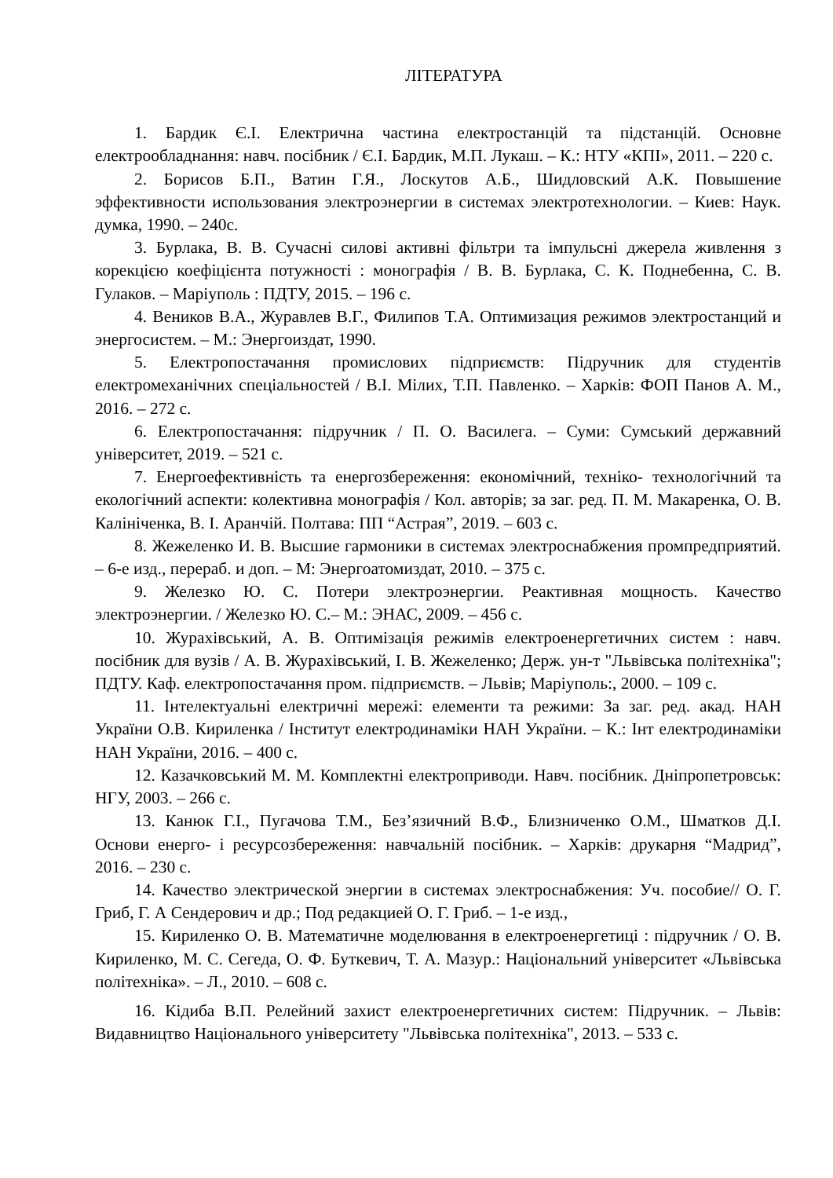ЛІТЕРАТУРА
1. Бардик Є.І. Електрична частина електростанцій та підстанцій. Основне електрообладнання: навч. посібник / Є.І. Бардик, М.П. Лукаш. – К.: НТУ «КПІ», 2011. – 220 с.
2. Борисов Б.П., Ватин Г.Я., Лоскутов А.Б., Шидловский А.К. Повышение эффективности использования электроэнергии в системах электротехнологии. – Киев: Наук. думка, 1990. – 240с.
3. Бурлака, В. В. Сучасні силові активні фільтри та імпульсні джерела живлення з корекцією коефіцієнта потужності : монографія / В. В. Бурлака, С. К. Поднебенна, С. В. Гулаков. – Маріуполь : ПДТУ, 2015. – 196 с.
4. Веников В.А., Журавлев В.Г., Филипов Т.А. Оптимизация режимов электростанций и энергосистем. – М.: Энергоиздат, 1990.
5. Електропостачання промислових підприємств: Підручник для студентів електромеханічних спеціальностей / В.І. Мілих, Т.П. Павленко. – Харків: ФОП Панов А. М., 2016. – 272 с.
6. Електропостачання: підручник / П. О. Василега. – Суми: Сумський державний університет, 2019. – 521 с.
7. Енергоефективність та енергозбереження: економічний, техніко- технологічний та екологічний аспекти: колективна монографія / Кол. авторів; за заг. ред. П. М. Макаренка, О. В. Калініченка, В. І. Аранчій. Полтава: ПП “Астрая”, 2019. – 603 с.
8. Жежеленко И. В. Высшие гармоники в системах электроснабжения промпредприятий. – 6-е изд., перераб. и доп. – М: Энергоатомиздат, 2010. – 375 с.
9. Железко Ю. С. Потери электроэнергии. Реактивная мощность. Качество электроэнергии. / Железко Ю. С.– М.: ЭНАС, 2009. – 456 с.
10. Журахівський, А. В. Оптимізація режимів електроенергетичних систем : навч. посібник для вузів / А. В. Журахівський, І. В. Жежеленко; Держ. ун-т "Львівська політехніка"; ПДТУ. Каф. електропостачання пром. підприємств. – Львів; Маріуполь:, 2000. – 109 с.
11. Інтелектуальні електричні мережі: елементи та режими: За заг. ред. акад. НАН України О.В. Кириленка / Інститут електродинаміки НАН України. – К.: Інт електродинаміки НАН України, 2016. – 400 с.
12. Казачковський М. М. Комплектні електроприводи. Навч. посібник. Дніпропетровськ: НГУ, 2003. – 266 с.
13. Канюк Г.І., Пугачова Т.М., Без’язичний В.Ф., Близниченко О.М., Шматков Д.І. Основи енерго- і ресурсозбереження: навчальній посібник. – Харків: друкарня “Мадрид”, 2016. – 230 с.
14. Качество электрической энергии в системах электроснабжения: Уч. пособие// О. Г. Гриб, Г. А Сендерович и др.; Под редакцией О. Г. Гриб. – 1-е изд.,
15. Кириленко О. В. Математичне моделювання в електроенергетиці : підручник / О. В. Кириленко, М. С. Сегеда, О. Ф. Буткевич, Т. А. Мазур.: Національний університет «Львівська політехніка». – Л., 2010. – 608 с.
16. Кідиба В.П. Релейний захист електроенергетичних систем: Підручник. – Львів: Видавництво Національного університету "Львівська політехніка", 2013. – 533 с.